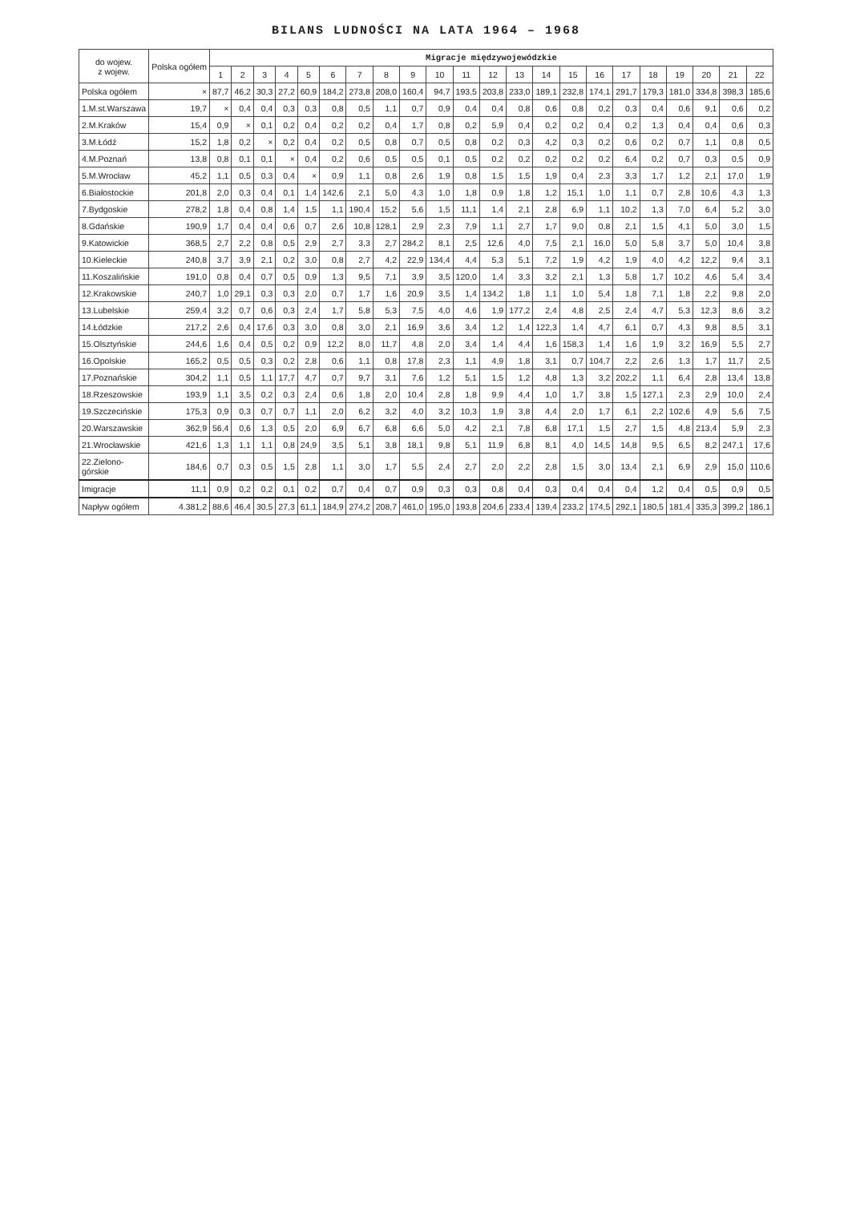BILANS LUDNOŚCI NA LATA 1964 – 1968
| do wojew. z wojew. | Polska ogółem | Migracje międzywojewódzkie | | | | | | | | | | | | | | | | | | | | | |
| --- | --- | --- | --- | --- | --- | --- | --- | --- | --- | --- | --- | --- | --- | --- | --- | --- | --- | --- | --- | --- | --- | --- | --- |
| | | 1 | 2 | 3 | 4 | 5 | 6 | 7 | 8 | 9 | 10 | 11 | 12 | 13 | 14 | 15 | 16 | 17 | 18 | 19 | 20 | 21 | 22 |
| Polska ogółem | × | 87,7 | 46,2 | 30,3 | 27,2 | 60,9 | 184,2 | 273,8 | 208,0 | 160,4 | 94,7 | 193,5 | 203,8 | 233,0 | 189,1 | 232,8 | 174,1 | 291,7 | 179,3 | 181,0 | 334,8 | 398,3 | 185,6 |
| 1.M.st.Warszawa | 19,7 | × | 0,4 | 0,4 | 0,3 | 0,3 | 0,8 | 0,5 | 1,1 | 0,7 | 0,9 | 0,4 | 0,4 | 0,8 | 0,6 | 0,8 | 0,2 | 0,3 | 0,4 | 0,6 | 9,1 | 0,6 | 0,2 |
| 2.M.Kraków | 15,4 | 0,9 | × | 0,1 | 0,2 | 0,4 | 0,2 | 0,2 | 0,4 | 1,7 | 0,8 | 0,2 | 5,9 | 0,4 | 0,2 | 0,2 | 0,4 | 0,2 | 1,3 | 0,4 | 0,4 | 0,6 | 0,3 |
| 3.M.Łódź | 15,2 | 1,8 | 0,2 | × | 0,2 | 0,4 | 0,2 | 0,5 | 0,8 | 0,7 | 0,5 | 0,8 | 0,2 | 0,3 | 4,2 | 0,3 | 0,2 | 0,6 | 0,2 | 0,7 | 1,1 | 0,8 | 0,5 |
| 4.M.Poznań | 13,8 | 0,8 | 0,1 | 0,1 | × | 0,4 | 0,2 | 0,6 | 0,5 | 0,5 | 0,1 | 0,5 | 0,2 | 0,2 | 0,2 | 0,2 | 0,2 | 6,4 | 0,2 | 0,7 | 0,3 | 0,5 | 0,9 |
| 5.M.Wrocław | 45,2 | 1,1 | 0,5 | 0,3 | 0,4 | × | 0,9 | 1,1 | 0,8 | 2,6 | 1,9 | 0,8 | 1,5 | 1,5 | 1,9 | 0,4 | 2,3 | 3,3 | 1,7 | 1,2 | 2,1 | 17,0 | 1,9 |
| 6.Białostockie | 201,8 | 2,0 | 0,3 | 0,4 | 0,1 | 1,4 | 142,6 | 2,1 | 5,0 | 4,3 | 1,0 | 1,8 | 0,9 | 1,8 | 1,2 | 15,1 | 1,0 | 1,1 | 0,7 | 2,8 | 10,6 | 4,3 | 1,3 |
| 7.Bydgoskie | 278,2 | 1,8 | 0,4 | 0,8 | 1,4 | 1,5 | 1,1 | 190,4 | 15,2 | 5,6 | 1,5 | 11,1 | 1,4 | 2,1 | 2,8 | 6,9 | 1,1 | 10,2 | 1,3 | 7,0 | 6,4 | 5,2 | 3,0 |
| 8.Gdańskie | 190,9 | 1,7 | 0,4 | 0,4 | 0,6 | 0,7 | 2,6 | 10,8 | 128,1 | 2,9 | 2,3 | 7,9 | 1,1 | 2,7 | 1,7 | 9,0 | 0,8 | 2,1 | 1,5 | 4,1 | 5,0 | 3,0 | 1,5 |
| 9.Katowickie | 368,5 | 2,7 | 2,2 | 0,8 | 0,5 | 2,9 | 2,7 | 3,3 | 2,7 | 284,2 | 8,1 | 2,5 | 12,6 | 4,0 | 7,5 | 2,1 | 16,0 | 5,0 | 5,8 | 3,7 | 5,0 | 10,4 | 3,8 |
| 10.Kieleckie | 240,8 | 3,7 | 3,9 | 2,1 | 0,2 | 3,0 | 0,8 | 2,7 | 4,2 | 22,9 | 134,4 | 4,4 | 5,3 | 5,1 | 7,2 | 1,9 | 4,2 | 1,9 | 4,0 | 4,2 | 12,2 | 9,4 | 3,1 |
| 11.Koszalińskie | 191,0 | 0,8 | 0,4 | 0,7 | 0,5 | 0,9 | 1,3 | 9,5 | 7,1 | 3,9 | 3,5 | 120,0 | 1,4 | 3,3 | 3,2 | 2,1 | 1,3 | 5,8 | 1,7 | 10,2 | 4,6 | 5,4 | 3,4 |
| 12.Krakowskie | 240,7 | 1,0 | 29,1 | 0,3 | 0,3 | 2,0 | 0,7 | 1,7 | 1,6 | 20,9 | 3,5 | 1,4 | 134,2 | 1,8 | 1,1 | 1,0 | 5,4 | 1,8 | 7,1 | 1,8 | 2,2 | 9,8 | 2,0 |
| 13.Lubelskie | 259,4 | 3,2 | 0,7 | 0,6 | 0,3 | 2,4 | 1,7 | 5,8 | 5,3 | 7,5 | 4,0 | 4,6 | 1,9 | 177,2 | 2,4 | 4,8 | 2,5 | 2,4 | 4,7 | 5,3 | 12,3 | 8,6 | 3,2 |
| 14.Łódzkie | 217,2 | 2,6 | 0,4 | 17,6 | 0,3 | 3,0 | 0,8 | 3,0 | 2,1 | 16,9 | 3,6 | 3,4 | 1,2 | 1,4 | 122,3 | 1,4 | 4,7 | 6,1 | 0,7 | 4,3 | 9,8 | 8,5 | 3,1 |
| 15.Olsztyńskie | 244,6 | 1,6 | 0,4 | 0,5 | 0,2 | 0,9 | 12,2 | 8,0 | 11,7 | 4,8 | 2,0 | 3,4 | 1,4 | 4,4 | 1,6 | 158,3 | 1,4 | 1,6 | 1,9 | 3,2 | 16,9 | 5,5 | 2,7 |
| 16.Opolskie | 165,2 | 0,5 | 0,5 | 0,3 | 0,2 | 2,8 | 0,6 | 1,1 | 0,8 | 17,8 | 2,3 | 1,1 | 4,9 | 1,8 | 3,1 | 0,7 | 104,7 | 2,2 | 2,6 | 1,3 | 1,7 | 11,7 | 2,5 |
| 17.Poznańskie | 304,2 | 1,1 | 0,5 | 1,1 | 17,7 | 4,7 | 0,7 | 9,7 | 3,1 | 7,6 | 1,2 | 5,1 | 1,5 | 1,2 | 4,8 | 1,3 | 3,2 | 202,2 | 1,1 | 6,4 | 2,8 | 13,4 | 13,8 |
| 18.Rzeszowskie | 193,9 | 1,1 | 3,5 | 0,2 | 0,3 | 2,4 | 0,6 | 1,8 | 2,0 | 10,4 | 2,8 | 1,8 | 9,9 | 4,4 | 1,0 | 1,7 | 3,8 | 1,5 | 127,1 | 2,3 | 2,9 | 10,0 | 2,4 |
| 19.Szczecińskie | 175,3 | 0,9 | 0,3 | 0,7 | 0,7 | 1,1 | 2,0 | 6,2 | 3,2 | 4,0 | 3,2 | 10,3 | 1,9 | 3,8 | 4,4 | 2,0 | 1,7 | 6,1 | 2,2 | 102,6 | 4,9 | 5,6 | 7,5 |
| 20.Warszawskie | 362,9 | 56,4 | 0,6 | 1,3 | 0,5 | 2,0 | 6,9 | 6,7 | 6,8 | 6,6 | 5,0 | 4,2 | 2,1 | 7,8 | 6,8 | 17,1 | 1,5 | 2,7 | 1,5 | 4,8 | 213,4 | 5,9 | 2,3 |
| 21.Wrocławskie | 421,6 | 1,3 | 1,1 | 1,1 | 0,8 | 24,9 | 3,5 | 5,1 | 3,8 | 18,1 | 9,8 | 5,1 | 11,9 | 6,8 | 8,1 | 4,0 | 14,5 | 14,8 | 9,5 | 6,5 | 8,2 | 247,1 | 17,6 |
| 22.Zielono- górskie | 184,6 | 0,7 | 0,3 | 0,5 | 1,5 | 2,8 | 1,1 | 3,0 | 1,7 | 5,5 | 2,4 | 2,7 | 2,0 | 2,2 | 2,8 | 1,5 | 3,0 | 13,4 | 2,1 | 6,9 | 2,9 | 15,0 | 110,6 |
| Imigracje | 11,1 | 0,9 | 0,2 | 0,2 | 0,1 | 0,2 | 0,7 | 0,4 | 0,7 | 0,9 | 0,3 | 0,3 | 0,8 | 0,4 | 0,3 | 0,4 | 0,4 | 0,4 | 1,2 | 0,4 | 0,5 | 0,9 | 0,5 |
| Napływ ogółem | 4.381,2 | 88,6 | 46,4 | 30,5 | 27,3 | 61,1 | 184,9 | 274,2 | 208,7 | 461,0 | 195,0 | 193,8 | 204,6 | 233,4 | 139,4 | 233,2 | 174,5 | 292,1 | 180,5 | 181,4 | 335,3 | 399,2 | 186,1 |